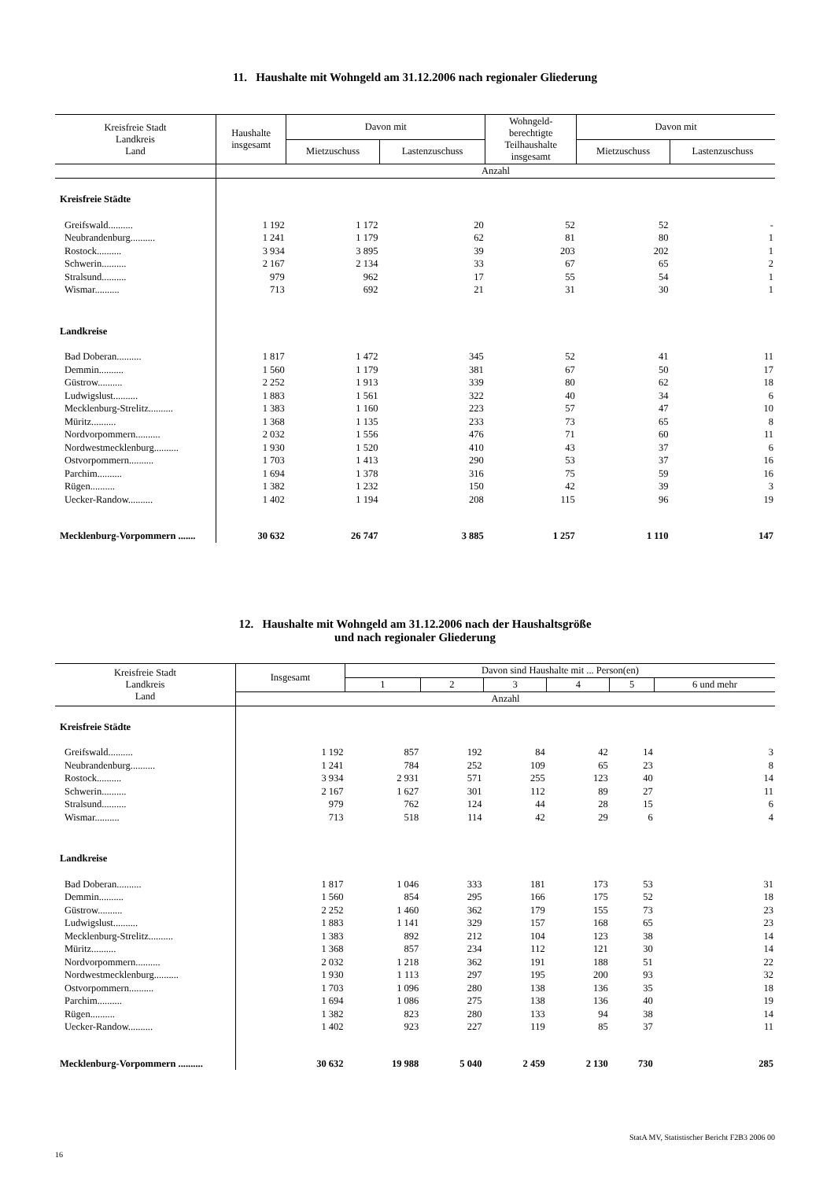11. Haushalte mit Wohngeld am 31.12.2006 nach regionaler Gliederung
| Kreisfreie Stadt Landkreis Land | Haushalte insgesamt | Davon mit | | Wohngeld- berechtigte Teilhaushalte insgesamt | Davon mit | |
| --- | --- | --- | --- | --- | --- | --- |
| | | Mietzuschuss | Lastenzuschuss | | Mietzuschuss | Lastenzuschuss |
| | Anzahl | | | | | |
| Kreisfreie Städte | | | | | | |
| Greifswald.......... | 1 192 | 1 172 | 20 | 52 | 52 | - |
| Neubrandenburg.......... | 1 241 | 1 179 | 62 | 81 | 80 | 1 |
| Rostock.......... | 3 934 | 3 895 | 39 | 203 | 202 | 1 |
| Schwerin.......... | 2 167 | 2 134 | 33 | 67 | 65 | 2 |
| Stralsund.......... | 979 | 962 | 17 | 55 | 54 | 1 |
| Wismar.......... | 713 | 692 | 21 | 31 | 30 | 1 |
| Landkreise | | | | | | |
| Bad Doberan.......... | 1 817 | 1 472 | 345 | 52 | 41 | 11 |
| Demmin.......... | 1 560 | 1 179 | 381 | 67 | 50 | 17 |
| Güstrow.......... | 2 252 | 1 913 | 339 | 80 | 62 | 18 |
| Ludwigslust.......... | 1 883 | 1 561 | 322 | 40 | 34 | 6 |
| Mecklenburg-Strelitz.......... | 1 383 | 1 160 | 223 | 57 | 47 | 10 |
| Müritz.......... | 1 368 | 1 135 | 233 | 73 | 65 | 8 |
| Nordvorpommern.......... | 2 032 | 1 556 | 476 | 71 | 60 | 11 |
| Nordwestmecklenburg.......... | 1 930 | 1 520 | 410 | 43 | 37 | 6 |
| Ostvorpommern.......... | 1 703 | 1 413 | 290 | 53 | 37 | 16 |
| Parchim.......... | 1 694 | 1 378 | 316 | 75 | 59 | 16 |
| Rügen.......... | 1 382 | 1 232 | 150 | 42 | 39 | 3 |
| Uecker-Randow.......... | 1 402 | 1 194 | 208 | 115 | 96 | 19 |
| Mecklenburg-Vorpommern ....... | 30 632 | 26 747 | 3 885 | 1 257 | 1 110 | 147 |
12. Haushalte mit Wohngeld am 31.12.2006 nach der Haushaltsgröße
und nach regionaler Gliederung
| Kreisfreie Stadt Landkreis Land | Insgesamt | Davon sind Haushalte mit ... Person(en) | | | | | |
| --- | --- | --- | --- | --- | --- | --- | --- |
| | | 1 | 2 | 3 | 4 | 5 | 6 und mehr |
| | Anzahl | | | | | | |
| Kreisfreie Städte | | | | | | | |
| Greifswald.......... | 1 192 | 857 | 192 | 84 | 42 | 14 | 3 |
| Neubrandenburg.......... | 1 241 | 784 | 252 | 109 | 65 | 23 | 8 |
| Rostock.......... | 3 934 | 2 931 | 571 | 255 | 123 | 40 | 14 |
| Schwerin.......... | 2 167 | 1 627 | 301 | 112 | 89 | 27 | 11 |
| Stralsund.......... | 979 | 762 | 124 | 44 | 28 | 15 | 6 |
| Wismar.......... | 713 | 518 | 114 | 42 | 29 | 6 | 4 |
| Landkreise | | | | | | | |
| Bad Doberan.......... | 1 817 | 1 046 | 333 | 181 | 173 | 53 | 31 |
| Demmin.......... | 1 560 | 854 | 295 | 166 | 175 | 52 | 18 |
| Güstrow.......... | 2 252 | 1 460 | 362 | 179 | 155 | 73 | 23 |
| Ludwigslust.......... | 1 883 | 1 141 | 329 | 157 | 168 | 65 | 23 |
| Mecklenburg-Strelitz.......... | 1 383 | 892 | 212 | 104 | 123 | 38 | 14 |
| Müritz.......... | 1 368 | 857 | 234 | 112 | 121 | 30 | 14 |
| Nordvorpommern.......... | 2 032 | 1 218 | 362 | 191 | 188 | 51 | 22 |
| Nordwestmecklenburg.......... | 1 930 | 1 113 | 297 | 195 | 200 | 93 | 32 |
| Ostvorpommern.......... | 1 703 | 1 096 | 280 | 138 | 136 | 35 | 18 |
| Parchim.......... | 1 694 | 1 086 | 275 | 138 | 136 | 40 | 19 |
| Rügen.......... | 1 382 | 823 | 280 | 133 | 94 | 38 | 14 |
| Uecker-Randow.......... | 1 402 | 923 | 227 | 119 | 85 | 37 | 11 |
| Mecklenburg-Vorpommern .......... | 30 632 | 19 988 | 5 040 | 2 459 | 2 130 | 730 | 285 |
16 StatA MV, Statistischer Bericht F2B3 2006 00